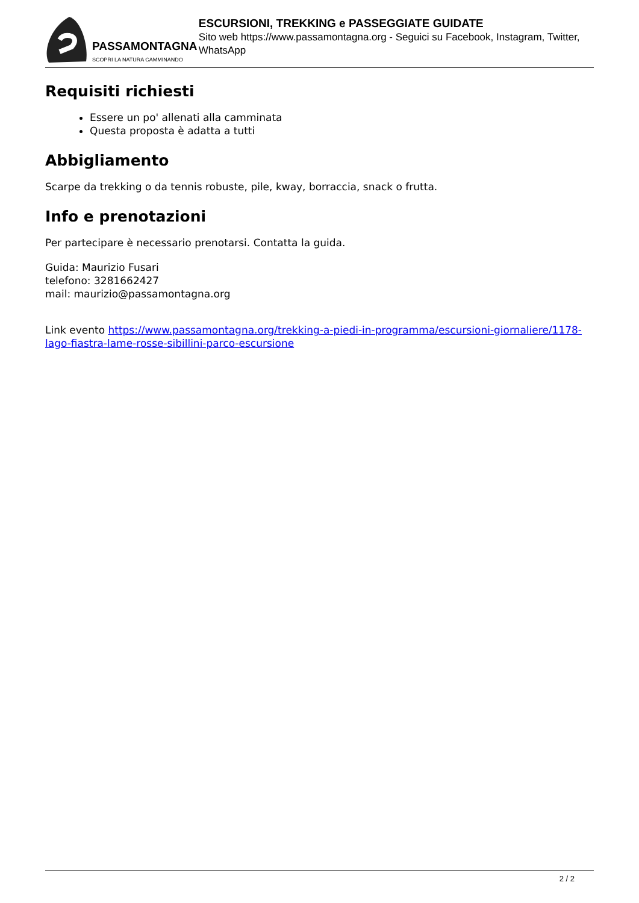PASSAMONTAGNA
SCOPRI LA NATURA CAMMINANDO
ESCURSIONI, TREKKING e PASSEGGIATE GUIDATE
Sito web https://www.passamontagna.org - Seguici su Facebook, Instagram, Twitter, WhatsApp
Requisiti richiesti
Essere un po' allenati alla camminata
Questa proposta è adatta a tutti
Abbigliamento
Scarpe da trekking o da tennis robuste, pile, kway, borraccia, snack o frutta.
Info e prenotazioni
Per partecipare è necessario prenotarsi. Contatta la guida.
Guida: Maurizio Fusari
telefono: 3281662427
mail: maurizio@passamontagna.org
Link evento https://www.passamontagna.org/trekking-a-piedi-in-programma/escursioni-giornaliere/1178-lago-fiastra-lame-rosse-sibillini-parco-escursione
2 / 2